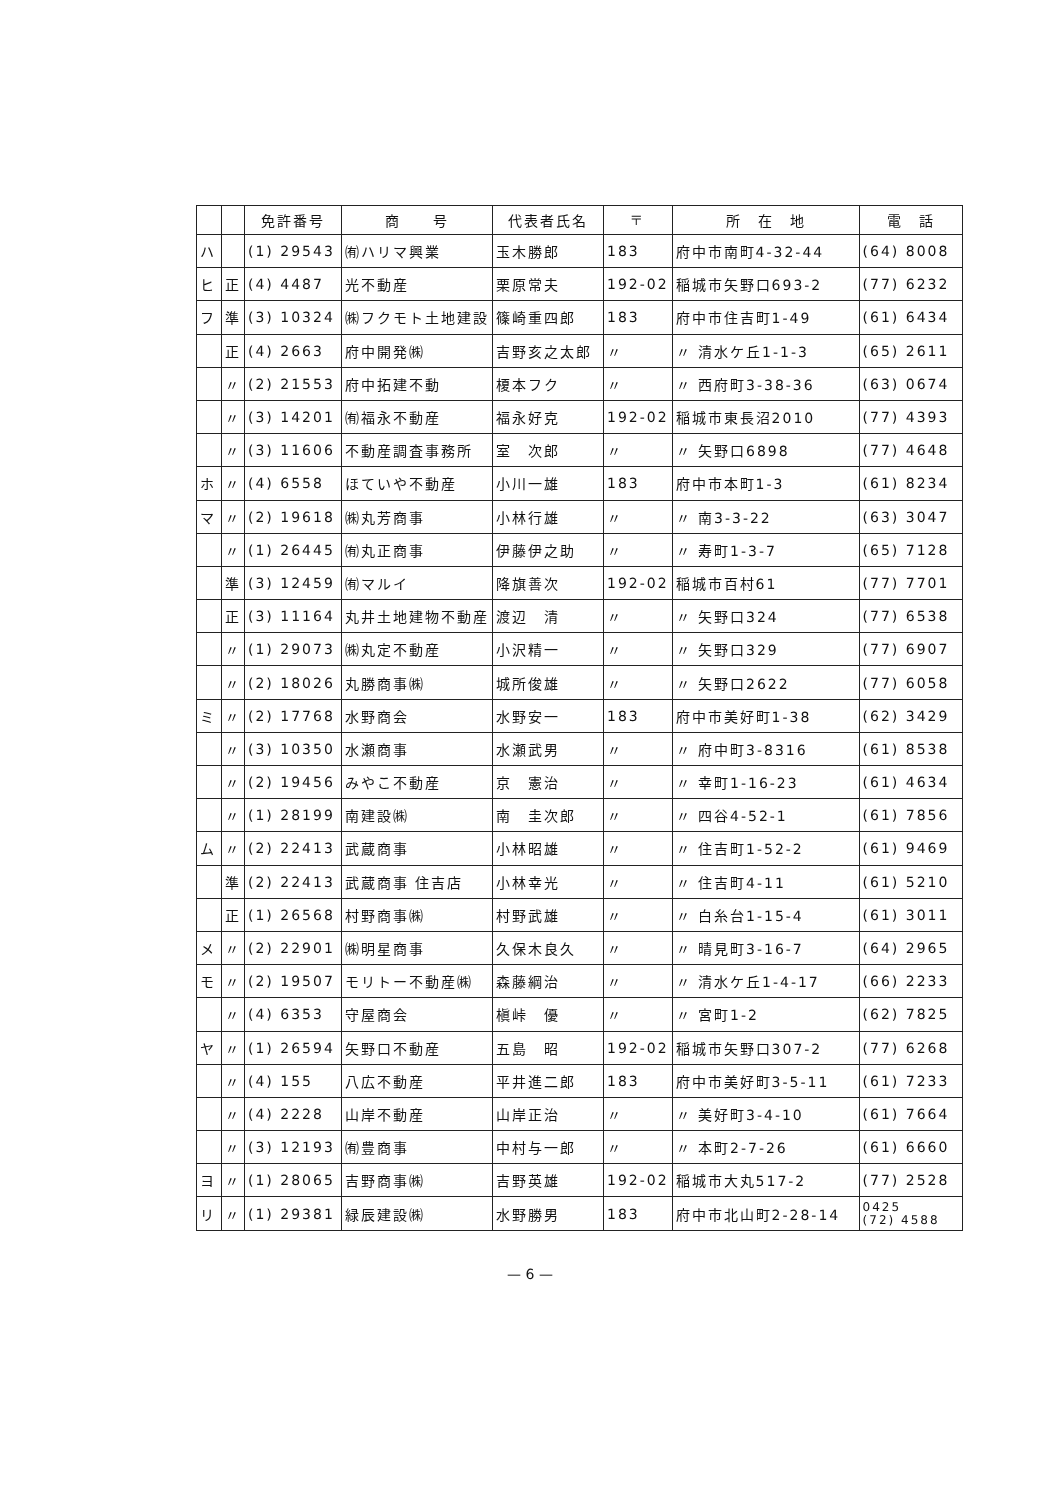| | | 免許番号 | 商 号 | 代表者氏名 | 〒 | 所 在 地 | 電 話 |
| --- | --- | --- | --- | --- | --- | --- | --- |
| ハ | | (1) 29543 | ㈲ハリマ興業 | 玉木勝郎 | 183 | 府中市南町4-32-44 | (64) 8008 |
| ヒ | 正 | (4) 4487 | 光不動産 | 栗原常夫 | 192-02 | 稲城市矢野口693-2 | (77) 6232 |
| フ | 準 | (3) 10324 | ㈱フクモト土地建設 | 篠崎重四郎 | 183 | 府中市住吉町1-49 | (61) 6434 |
| | 正 | (4) 2663 | 府中開発㈱ | 吉野亥之太郎 | 〃 | 〃 清水ケ丘1-1-3 | (65) 2611 |
| | 〃 | (2) 21553 | 府中拓建不動 | 榎本フク | 〃 | 〃 西府町3-38-36 | (63) 0674 |
| | 〃 | (3) 14201 | ㈲福永不動産 | 福永好克 | 192-02 | 稲城市東長沼2010 | (77) 4393 |
| | 〃 | (3) 11606 | 不動産調査事務所 | 室 次郎 | 〃 | 〃 矢野口6898 | (77) 4648 |
| ホ | 〃 | (4) 6558 | ほていや不動産 | 小川一雄 | 183 | 府中市本町1-3 | (61) 8234 |
| マ | 〃 | (2) 19618 | ㈱丸芳商事 | 小林行雄 | 〃 | 〃 南3-3-22 | (63) 3047 |
| | 〃 | (1) 26445 | ㈲丸正商事 | 伊藤伊之助 | 〃 | 〃 寿町1-3-7 | (65) 7128 |
| | 準 | (3) 12459 | ㈲マルイ | 降旗善次 | 192-02 | 稲城市百村61 | (77) 7701 |
| | 正 | (3) 11164 | 丸井土地建物不動産 | 渡辺 清 | 〃 | 〃 矢野口324 | (77) 6538 |
| | 〃 | (1) 29073 | ㈱丸定不動産 | 小沢精一 | 〃 | 〃 矢野口329 | (77) 6907 |
| | 〃 | (2) 18026 | 丸勝商事㈱ | 城所俊雄 | 〃 | 〃 矢野口2622 | (77) 6058 |
| ミ | 〃 | (2) 17768 | 水野商会 | 水野安一 | 183 | 府中市美好町1-38 | (62) 3429 |
| | 〃 | (3) 10350 | 水瀬商事 | 水瀬武男 | 〃 | 〃 府中町3-8316 | (61) 8538 |
| | 〃 | (2) 19456 | みやこ不動産 | 京 憲治 | 〃 | 〃 幸町1-16-23 | (61) 4634 |
| | 〃 | (1) 28199 | 南建設㈱ | 南 圭次郎 | 〃 | 〃 四谷4-52-1 | (61) 7856 |
| ム | 〃 | (2) 22413 | 武蔵商事 | 小林昭雄 | 〃 | 〃 住吉町1-52-2 | (61) 9469 |
| | 準 | (2) 22413 | 武蔵商事 住吉店 | 小林幸光 | 〃 | 〃 住吉町4-11 | (61) 5210 |
| | 正 | (1) 26568 | 村野商事㈱ | 村野武雄 | 〃 | 〃 白糸台1-15-4 | (61) 3011 |
| メ | 〃 | (2) 22901 | ㈱明星商事 | 久保木良久 | 〃 | 〃 晴見町3-16-7 | (64) 2965 |
| モ | 〃 | (2) 19507 | モリトー不動産㈱ | 森藤綱治 | 〃 | 〃 清水ケ丘1-4-17 | (66) 2233 |
| | 〃 | (4) 6353 | 守屋商会 | 槇峠 優 | 〃 | 〃 宮町1-2 | (62) 7825 |
| ヤ | 〃 | (1) 26594 | 矢野口不動産 | 五島 昭 | 192-02 | 稲城市矢野口307-2 | (77) 6268 |
| | 〃 | (4) 155 | 八広不動産 | 平井進二郎 | 183 | 府中市美好町3-5-11 | (61) 7233 |
| | 〃 | (4) 2228 | 山岸不動産 | 山岸正治 | 〃 | 〃 美好町3-4-10 | (61) 7664 |
| | 〃 | (3) 12193 | ㈲豊商事 | 中村与一郎 | 〃 | 〃 本町2-7-26 | (61) 6660 |
| ヨ | 〃 | (1) 28065 | 吉野商事㈱ | 吉野英雄 | 192-02 | 稲城市大丸517-2 | (77) 2528 |
| リ | 〃 | (1) 29381 | 緑辰建設㈱ | 水野勝男 | 183 | 府中市北山町2-28-14 | 0425 (72) 4588 |
— 6 —